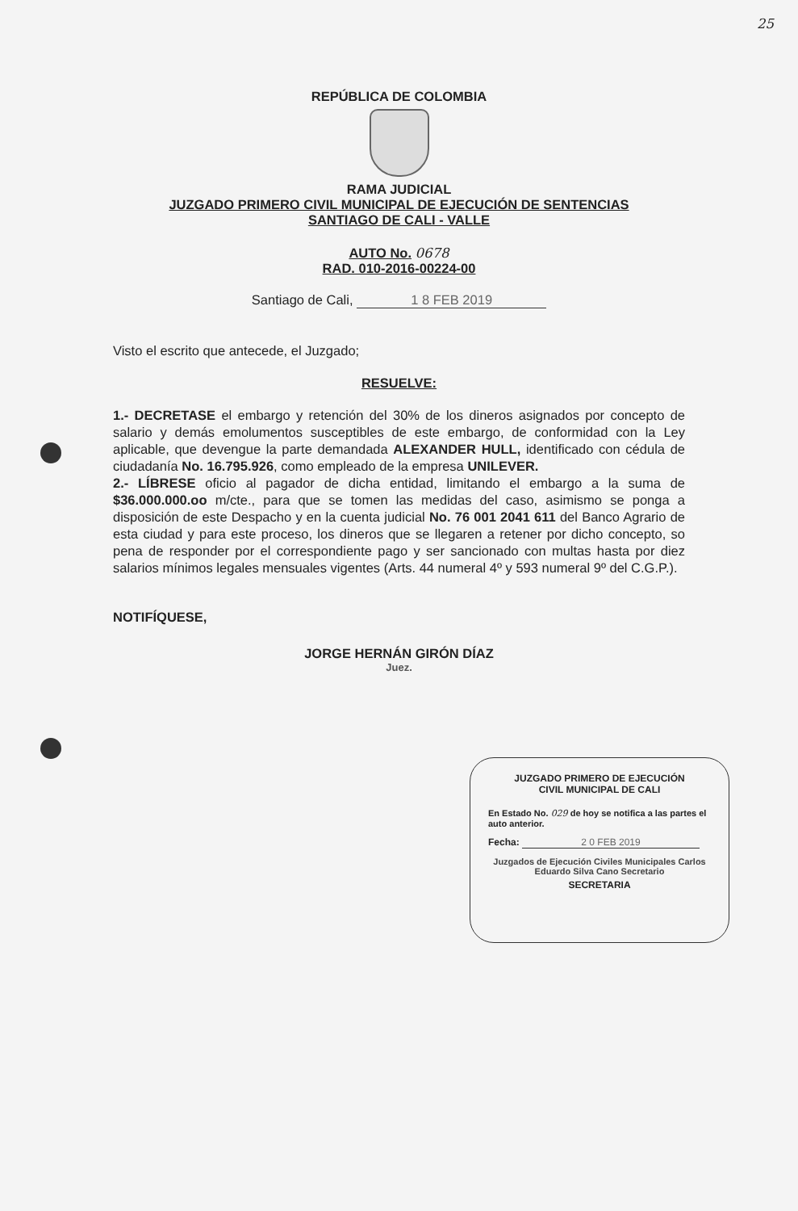25
REPÚBLICA DE COLOMBIA
RAMA JUDICIAL
JUZGADO PRIMERO CIVIL MUNICIPAL DE EJECUCIÓN DE SENTENCIAS
SANTIAGO DE CALI - VALLE
AUTO No. 0678
RAD. 010-2016-00224-00
Santiago de Cali, 1 8 FEB 2019
Visto el escrito que antecede, el Juzgado;
RESUELVE:
1.- DECRETASE el embargo y retención del 30% de los dineros asignados por concepto de salario y demás emolumentos susceptibles de este embargo, de conformidad con la Ley aplicable, que devengue la parte demandada ALEXANDER HULL, identificado con cédula de ciudadanía No. 16.795.926, como empleado de la empresa UNILEVER.
2.- LÍBRESE oficio al pagador de dicha entidad, limitando el embargo a la suma de $36.000.000.oo m/cte., para que se tomen las medidas del caso, asimismo se ponga a disposición de este Despacho y en la cuenta judicial No. 76 001 2041 611 del Banco Agrario de esta ciudad y para este proceso, los dineros que se llegaren a retener por dicho concepto, so pena de responder por el correspondiente pago y ser sancionado con multas hasta por diez salarios mínimos legales mensuales vigentes (Arts. 44 numeral 4º y 593 numeral 9º del C.G.P.).
NOTIFÍQUESE,
JORGE HERNÁN GIRÓN DÍAZ
Juez.
JUZGADO PRIMERO DE EJECUCIÓN
CIVIL MUNICIPAL DE CALI
En Estado No. 029 de hoy se notifica a las partes el auto anterior.
Fecha: 2 0 FEB 2019
Juzgados de Ejecución Civiles Municipales Carlos Eduardo Silva Cano Secretario
SECRETARIA